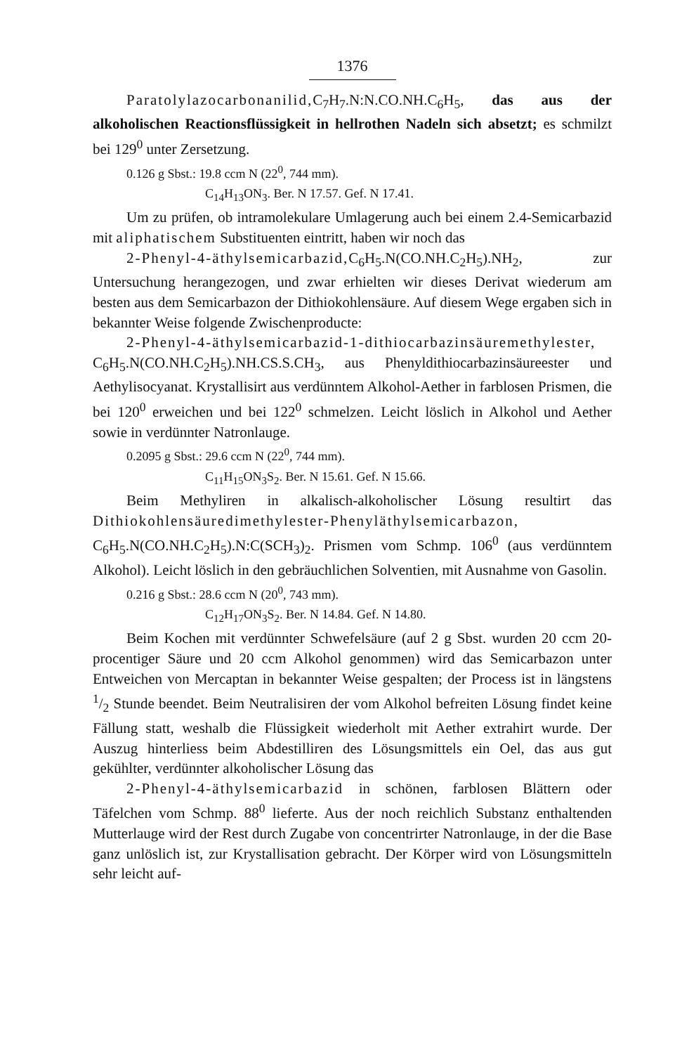1376
Paratolylazocarbonanilid, C<sub>7</sub>H<sub>7</sub>.N:N.CO.NH.C<sub>6</sub>H<sub>5</sub>, das aus der alkoholischen Reactionsflüssigkeit in hellrothen Nadeln sich absetzt; es schmilzt bei 129<sup>0</sup> unter Zersetzung.
0.126 g Sbst.: 19.8 ccm N (22<sup>0</sup>, 744 mm).
C<sub>14</sub>H<sub>13</sub>ON<sub>3</sub>. Ber. N 17.57. Gef. N 17.41.
Um zu prüfen, ob intramolekulare Umlagerung auch bei einem 2.4-Semicarbazid mit aliphatischem Substituenten eintritt, haben wir noch das
2-Phenyl-4-äthylsemicarbazid, C<sub>6</sub>H<sub>5</sub>.N(CO.NH.C<sub>2</sub>H<sub>5</sub>).NH<sub>2</sub>, zur Untersuchung herangezogen, und zwar erhielten wir dieses Derivat wiederum am besten aus dem Semicarbazon der Dithiokohlensäure. Auf diesem Wege ergaben sich in bekannter Weise folgende Zwischenproducte:
2-Phenyl-4-äthylsemicarbazid-1-dithiocarbazinsäuremethylester, C<sub>6</sub>H<sub>5</sub>.N(CO.NH.C<sub>2</sub>H<sub>5</sub>).NH.CS.S.CH<sub>3</sub>, aus Phenyldithiocarbazinsäureester und Aethylisocyanat. Krystallisirt aus verdünntem Alkohol-Aether in farblosen Prismen, die bei 120<sup>0</sup> erweichen und bei 122<sup>0</sup> schmelzen. Leicht löslich in Alkohol und Aether sowie in verdünnter Natronlauge.
0.2095 g Sbst.: 29.6 ccm N (22<sup>0</sup>, 744 mm).
C<sub>11</sub>H<sub>15</sub>ON<sub>3</sub>S<sub>2</sub>. Ber. N 15.61. Gef. N 15.66.
Beim Methyliren in alkalisch-alkoholischer Lösung resultirt das Dithiokohlensäuredimethylester-Phenyläthylsemicarbazon, C<sub>6</sub>H<sub>5</sub>.N(CO.NH.C<sub>2</sub>H<sub>5</sub>).N:C(SCH<sub>3</sub>)<sub>2</sub>. Prismen vom Schmp. 106<sup>0</sup> (aus verdünntem Alkohol). Leicht löslich in den gebräuchlichen Solventien, mit Ausnahme von Gasolin.
0.216 g Sbst.: 28.6 ccm N (20<sup>0</sup>, 743 mm).
C<sub>12</sub>H<sub>17</sub>ON<sub>3</sub>S<sub>2</sub>. Ber. N 14.84. Gef. N 14.80.
Beim Kochen mit verdünnter Schwefelsäure (auf 2 g Sbst. wurden 20 ccm 20-procentiger Säure und 20 ccm Alkohol genommen) wird das Semicarbazon unter Entweichen von Mercaptan in bekannter Weise gespalten; der Process ist in längstens 1/2 Stunde beendet. Beim Neutralisiren der vom Alkohol befreiten Lösung findet keine Fällung statt, weshalb die Flüssigkeit wiederholt mit Aether extrahirt wurde. Der Auszug hinterliess beim Abdestilliren des Lösungsmittels ein Oel, das aus gut gekühlter, verdünnter alkoholischer Lösung das
2-Phenyl-4-äthylsemicarbazid in schönen, farblosen Blättern oder Täfelchen vom Schmp. 88<sup>0</sup> lieferte. Aus der noch reichlich Substanz enthaltenden Mutterlauge wird der Rest durch Zugabe von concentrirter Natronlauge, in der die Base ganz unlöslich ist, zur Krystallisation gebracht. Der Körper wird von Lösungsmitteln sehr leicht auf-